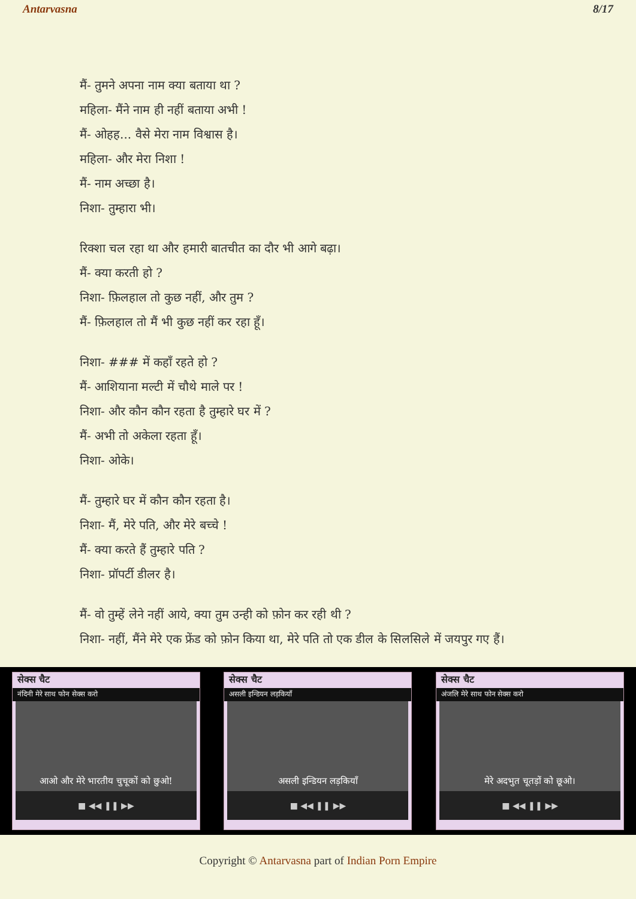Antarvasna 8/17
मैं- तुमने अपना नाम क्या बताया था ?
महिला- मैंने नाम ही नहीं बताया अभी !
मैं- ओहह... वैसे मेरा नाम विश्वास है।
महिला- और मेरा निशा !
मैं- नाम अच्छा है।
निशा- तुम्हारा भी।
रिक्शा चल रहा था और हमारी बातचीत का दौर भी आगे बढ़ा।
मैं- क्या करती हो ?
निशा- फ़िलहाल तो कुछ नहीं, और तुम ?
मैं- फ़िलहाल तो मैं भी कुछ नहीं कर रहा हूँ।
निशा- ### में कहाँ रहते हो ?
मैं- आशियाना मल्टी में चौथे माले पर !
निशा- और कौन कौन रहता है तुम्हारे घर में ?
मैं- अभी तो अकेला रहता हूँ।
निशा- ओके।
मैं- तुम्हारे घर में कौन कौन रहता है।
निशा- मैं, मेरे पति, और मेरे बच्चे !
मैं- क्या करते हैं तुम्हारे पति ?
निशा- प्रॉपर्टी डीलर है।
मैं- वो तुम्हें लेने नहीं आये, क्या तुम उन्ही को फ़ोन कर रही थी ?
निशा- नहीं, मैंने मेरे एक फ्रेंड को फ़ोन किया था, मेरे पति तो एक डील के सिलसिले में जयपुर गए हैं।
सेक्स चैट
नंदिनी मेरे साथ फोन सेक्स करो
आओ और मेरे भारतीय चुचूकों को छुओ!
■ ◀◀ ❚❚ ▶▶
सेक्स चैट
असली इन्डियन लड़कियाँ
असली इन्डियन लड़कियाँ
■ ◀◀ ❚❚ ▶▶
सेक्स चैट
अंजलि मेरे साथ फोन सेक्स करो
मेरे अदभुत चूतड़ों को छूओ।
■ ◀◀ ❚❚ ▶▶
Copyright © Antarvasna part of Indian Porn Empire